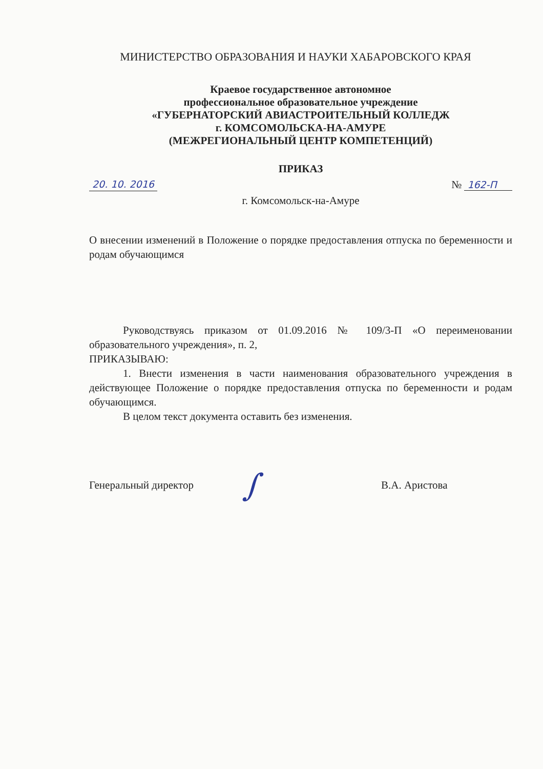МИНИСТЕРСТВО ОБРАЗОВАНИЯ И НАУКИ ХАБАРОВСКОГО КРАЯ
Краевое государственное автономное
профессиональное образовательное учреждение
«ГУБЕРНАТОРСКИЙ АВИАСТРОИТЕЛЬНЫЙ КОЛЛЕДЖ
г. КОМСОМОЛЬСКА-НА-АМУРЕ
(МЕЖРЕГИОНАЛЬНЫЙ ЦЕНТР КОМПЕТЕНЦИЙ)
ПРИКАЗ
20. 10. 2016 № 162-П
г. Комсомольск-на-Амуре
О внесении изменений в Положение о порядке предоставления отпуска по беременности и родам обучающимся
Руководствуясь приказом от 01.09.2016 № 109/3-П «О переименовании образовательного учреждения», п. 2,
ПРИКАЗЫВАЮ:
1. Внести изменения в части наименования образовательного учреждения в действующее Положение о порядке предоставления отпуска по беременности и родам обучающимся.
В целом текст документа оставить без изменения.
Генеральный директор ∫ В.А. Аристова